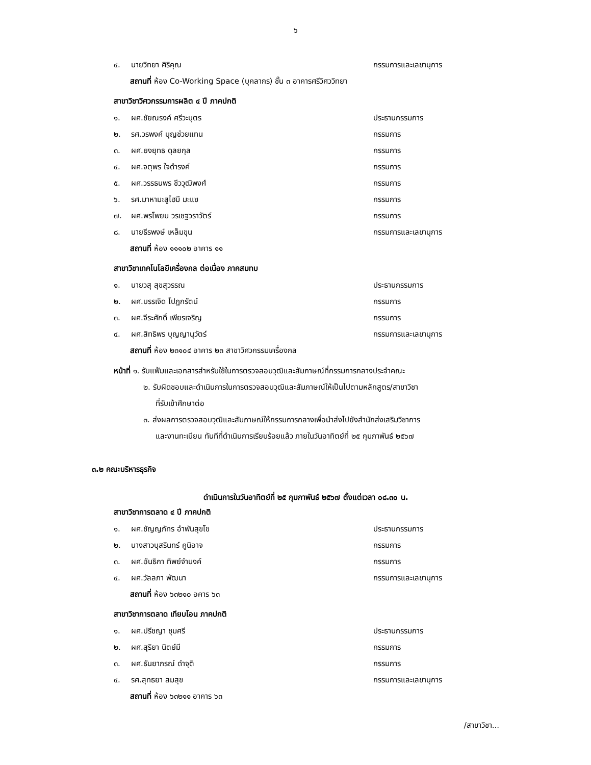๖
๔. นายวิทยา ศิริคุณ กรรมการและเลขานุการ
สถานที่ ห้อง Co-Working Space (บุคลากร) ชั้น ๓ อาคารศรีวิศววิทยา
สาขาวิชาวิศวกรรมการผลิต ๔ ปี ภาคปกติ
๑. ผศ.ชัยณรงค์ ศรีวะบุตร ประธานกรรมการ
๒. รศ.วรพงค์ บุญช่วยแทน กรรมการ
๓. ผศ.ยงยุทธ ดุลยกุล กรรมการ
๔. ผศ.จตุพร ใจดำรงค์ กรรมการ
๕. ผศ.วรรธนพร ชีววุฒิพงศ์ กรรมการ
๖. รศ.มาหามะสูไฮมี มะแซ กรรมการ
๗. ผศ.พรโพยม วรเชฐวราวัตร์ กรรมการ
๘. นายธีรพงษ์ เหล็มขุน กรรมการและเลขานุการ
สถานที่ ห้อง ๑๑๑๐๒ อาคาร ๑๑
สาขาวิชาเทคโนโลยีเครื่องกล ต่อเนื่อง ภาคสมทบ
๑. นายวสุ สุขสุวรรณ ประธานกรรมการ
๒. ผศ.บรรเจิด โปฏกรัตน์ กรรมการ
๓. ผศ.จีระศักดิ์ เพียรเจริญ กรรมการ
๔. ผศ.สิทธิพร บุญญานุวัตร์ กรรมการและเลขานุการ
สถานที่ ห้อง ๒๓๑๐๔ อาคาร ๒๓ สาขาวิศวกรรมเครื่องกล
หน้าที่ ๑. รับแฟ้มและเอกสารสำหรับใช้ในการตรวจสอบวุฒิและสัมภาษณ์ที่กรรมการกลางประจำคณะ
๒. รับผิดชอบและดำเนินการในการตรวจสอบวุฒิและสัมภาษณ์ให้เป็นไปตามหลักสูตร/สาขาวิชา
ที่รับเข้าศึกษาต่อ
๓. ส่งผลการตรวจสอบวุฒิและสัมภาษณ์ให้กรรมการกลางเพื่อนำส่งไปยังสำนักส่งเสริมวิชาการ
และงานทะเบียน ทันทีที่ดำเนินการเรียบร้อยแล้ว ภายในวันอาทิตย์ที่ ๒๕ กุมภาพันธ์ ๒๕๖๗
๓.๒ คณะบริหารธุรกิจ
ดำเนินการในวันอาทิตย์ที่ ๒๕ กุมภาพันธ์ ๒๕๖๗ ตั้งแต่เวลา ๐๘.๓๐ น.
สาขาวิชาการตลาด ๔ ปี ภาคปกติ
๑. ผศ.ชัญญภัทร อำพันสุขโข ประธานกรรมการ
๒. นางสาวบุสรินทร์ คูนิอาจ กรรมการ
๓. ผศ.อันธิกา ทิพย์จำนงค์ กรรมการ
๔. ผศ.วัลลภา พัฒนา กรรมการและเลขานุการ
สถานที่ ห้อง ๖๓๒๑๐ อคาร ๖๓
สาขาวิชาการตลาด เทียบโอน ภาคปกติ
๑. ผศ.ปรีชญา ชุมศรี ประธานกรรมการ
๒. ผศ.สุริยา นิตย์มี กรรมการ
๓. ผศ.ธันยาภรณ์ ดำจุติ กรรมการ
๔. รศ.สุทธยา สมสุข กรรมการและเลขานุการ
สถานที่ ห้อง ๖๓๒๑๑ อาคาร ๖๓
/สาขาวิชา...